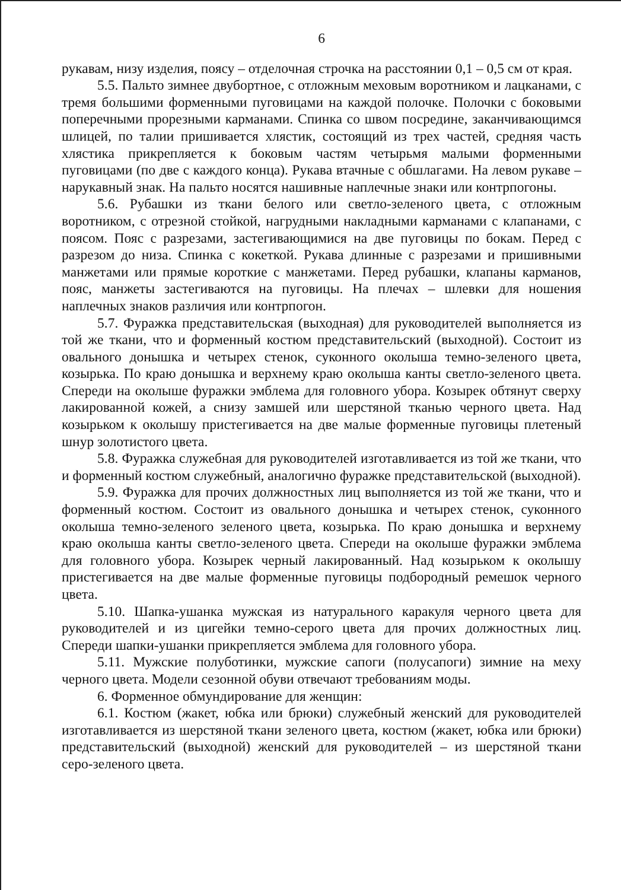6
рукавам, низу изделия, поясу – отделочная строчка на расстоянии 0,1 – 0,5 см от края.
5.5. Пальто зимнее двубортное, с отложным меховым воротником и лацканами, с тремя большими форменными пуговицами на каждой полочке. Полочки с боковыми поперечными прорезными карманами. Спинка со швом посредине, заканчивающимся шлицей, по талии пришивается хлястик, состоящий из трех частей, средняя часть хлястика прикрепляется к боковым частям четырьмя малыми форменными пуговицами (по две с каждого конца). Рукава втачные с обшлагами. На левом рукаве – нарукавный знак. На пальто носятся нашивные наплечные знаки или контрпогоны.
5.6. Рубашки из ткани белого или светло-зеленого цвета, с отложным воротником, с отрезной стойкой, нагрудными накладными карманами с клапанами, с поясом. Пояс с разрезами, застегивающимися на две пуговицы по бокам. Перед с разрезом до низа. Спинка с кокеткой. Рукава длинные с разрезами и пришивными манжетами или прямые короткие с манжетами. Перед рубашки, клапаны карманов, пояс, манжеты застегиваются на пуговицы. На плечах – шлевки для ношения наплечных знаков различия или контрпогон.
5.7. Фуражка представительская (выходная) для руководителей выполняется из той же ткани, что и форменный костюм представительский (выходной). Состоит из овального донышка и четырех стенок, суконного околыша темно-зеленого цвета, козырька. По краю донышка и верхнему краю околыша канты светло-зеленого цвета. Спереди на околыше фуражки эмблема для головного убора. Козырек обтянут сверху лакированной кожей, а снизу замшей или шерстяной тканью черного цвета. Над козырьком к околышу пристегивается на две малые форменные пуговицы плетеный шнур золотистого цвета.
5.8. Фуражка служебная для руководителей изготавливается из той же ткани, что и форменный костюм служебный, аналогично фуражке представительской (выходной).
5.9. Фуражка для прочих должностных лиц выполняется из той же ткани, что и форменный костюм. Состоит из овального донышка и четырех стенок, суконного околыша темно-зеленого зеленого цвета, козырька. По краю донышка и верхнему краю околыша канты светло-зеленого цвета. Спереди на околыше фуражки эмблема для головного убора. Козырек черный лакированный. Над козырьком к околышу пристегивается на две малые форменные пуговицы подбородный ремешок черного цвета.
5.10. Шапка-ушанка мужская из натурального каракуля черного цвета для руководителей и из цигейки темно-серого цвета для прочих должностных лиц. Спереди шапки-ушанки прикрепляется эмблема для головного убора.
5.11. Мужские полуботинки, мужские сапоги (полусапоги) зимние на меху черного цвета. Модели сезонной обуви отвечают требованиям моды.
6. Форменное обмундирование для женщин:
6.1. Костюм (жакет, юбка или брюки) служебный женский для руководителей изготавливается из шерстяной ткани зеленого цвета, костюм (жакет, юбка или брюки) представительский (выходной) женский для руководителей – из шерстяной ткани серо-зеленого цвета.